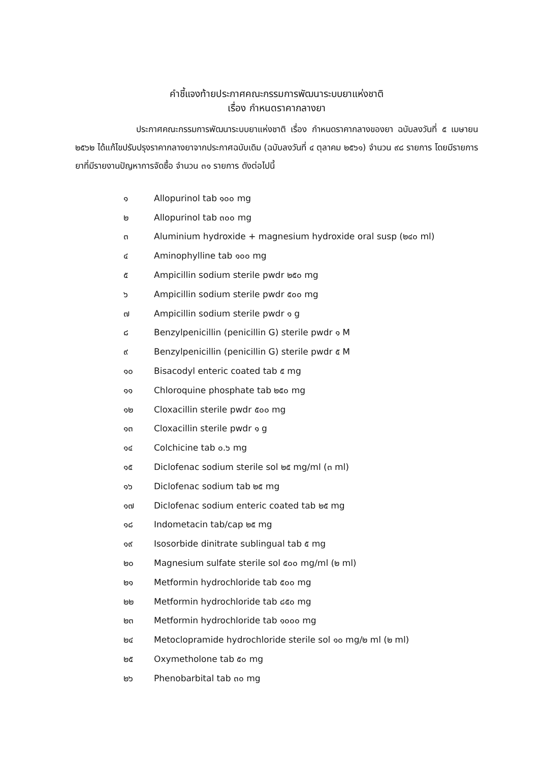คำชี้แจงท้ายประกาศคณะกรรมการพัฒนาระบบยาแห่งชาติ
เรื่อง กำหนดราคากลางยา
ประกาศคณะกรรมการพัฒนาระบบยาแห่งชาติ เรื่อง กำหนดราคากลางของยา ฉบับลงวันที่ ๕ เมษายน ๒๕๖๒ ได้แก้ไขปรับปรุงราคากลางยาจากประกาศฉบับเดิม (ฉบับลงวันที่ ๔ ตุลาคม ๒๕๖๑) จำนวน ๙๘ รายการ โดยมีรายการยาที่มีรายงานปัญหาการจัดซื้อ จำนวน ๓๑ รายการ ดังต่อไปนี้
๑ Allopurinol tab ๑๐๐ mg
๒ Allopurinol tab ๓๐๐ mg
๓ Aluminium hydroxide + magnesium hydroxide oral susp (๒๔๐ ml)
๔ Aminophylline tab ๑๐๐ mg
๕ Ampicillin sodium sterile pwdr ๒๕๐ mg
๖ Ampicillin sodium sterile pwdr ๕๐๐ mg
๗ Ampicillin sodium sterile pwdr ๑ g
๘ Benzylpenicillin (penicillin G) sterile pwdr ๑ M
๙ Benzylpenicillin (penicillin G) sterile pwdr ๕ M
๑๐ Bisacodyl enteric coated tab ๕ mg
๑๑ Chloroquine phosphate tab ๒๕๐ mg
๑๒ Cloxacillin sterile pwdr ๕๐๐ mg
๑๓ Cloxacillin sterile pwdr ๑ g
๑๔ Colchicine tab ๐.๖ mg
๑๕ Diclofenac sodium sterile sol ๒๕ mg/ml (๓ ml)
๑๖ Diclofenac sodium tab ๒๕ mg
๑๗ Diclofenac sodium enteric coated tab ๒๕ mg
๑๘ Indometacin tab/cap ๒๕ mg
๑๙ Isosorbide dinitrate sublingual tab ๕ mg
๒๐ Magnesium sulfate sterile sol ๕๐๐ mg/ml (๒ ml)
๒๑ Metformin hydrochloride tab ๕๐๐ mg
๒๒ Metformin hydrochloride tab ๘๕๐ mg
๒๓ Metformin hydrochloride tab ๑๐๐๐ mg
๒๔ Metoclopramide hydrochloride sterile sol ๑๐ mg/๒ ml (๒ ml)
๒๕ Oxymetholone tab ๕๐ mg
๒๖ Phenobarbital tab ๓๐ mg